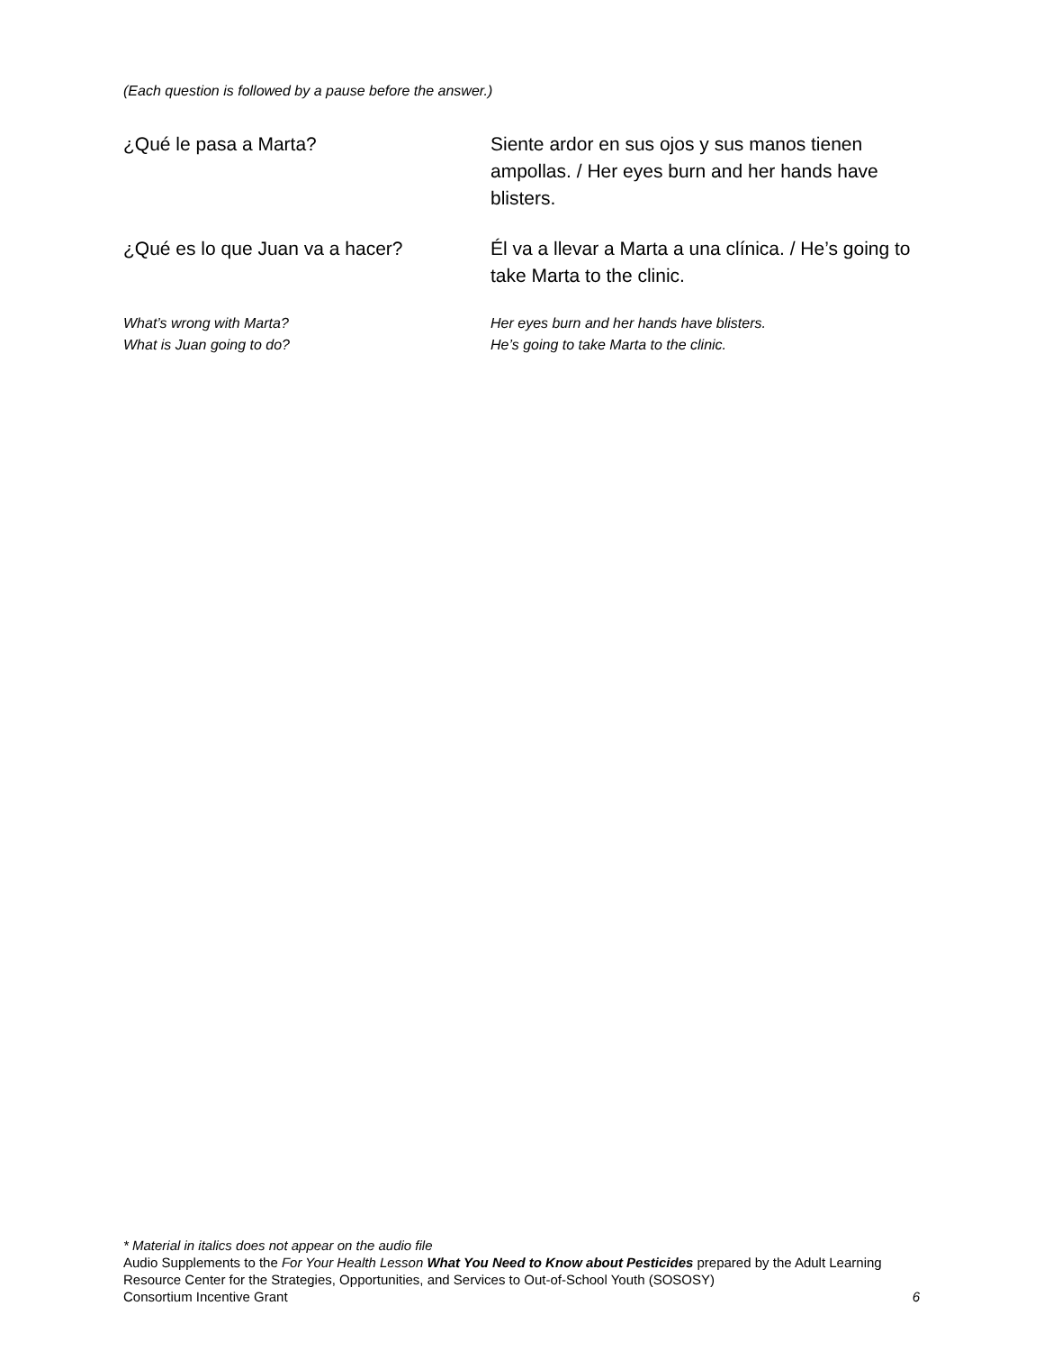(Each question is followed by a pause before the answer.)
¿Qué le pasa a Marta? Siente ardor en sus ojos y sus manos tienen ampollas. / Her eyes burn and her hands have blisters.
¿Qué es lo que Juan va a hacer? Él va a llevar a Marta a una clínica. / He’s going to take Marta to the clinic.
What’s wrong with Marta? Her eyes burn and her hands have blisters.
What is Juan going to do? He’s going to take Marta to the clinic.
* Material in italics does not appear on the audio file
Audio Supplements to the For Your Health Lesson What You Need to Know about Pesticides prepared by the Adult Learning Resource Center for the Strategies, Opportunities, and Services to Out-of-School Youth (SOSOSY)
Consortium Incentive Grant 6